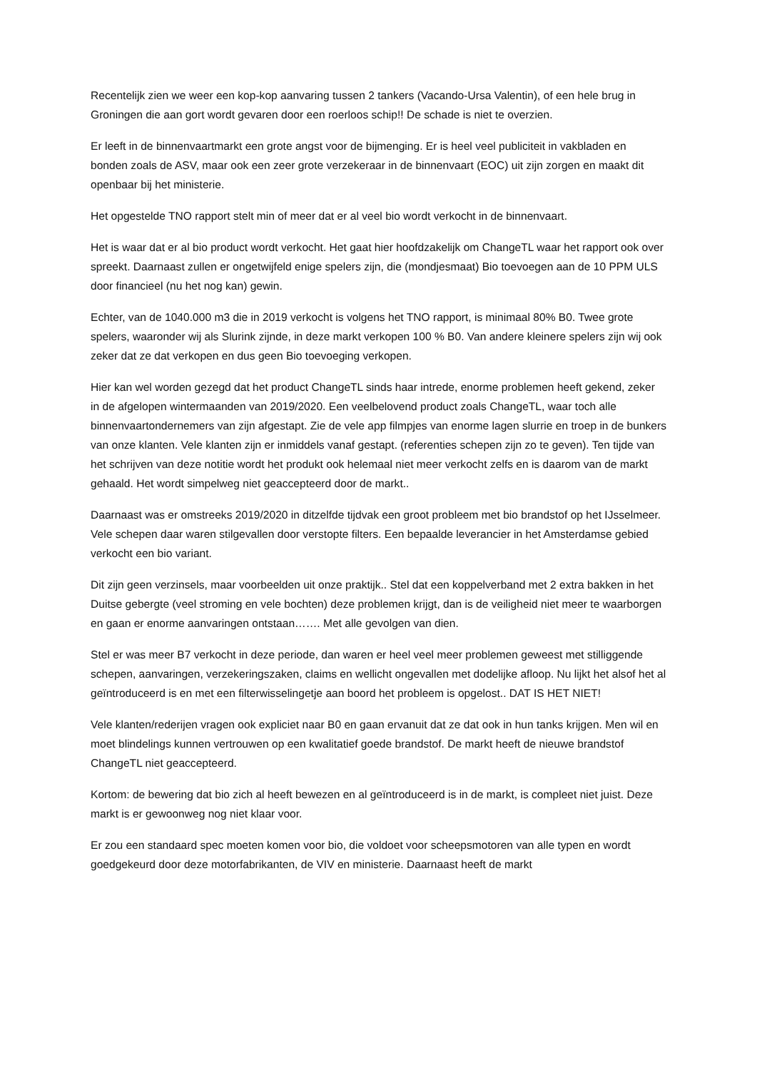Recentelijk zien we weer een kop-kop aanvaring tussen 2 tankers (Vacando-Ursa Valentin), of een hele brug in Groningen die aan gort wordt gevaren door een roerloos schip!! De schade is niet te overzien.
Er leeft in de binnenvaartmarkt een grote angst voor de bijmenging. Er is heel veel publiciteit in vakbladen en bonden zoals de ASV, maar ook een zeer grote verzekeraar in de binnenvaart (EOC) uit zijn zorgen en maakt dit openbaar bij het ministerie.
Het opgestelde TNO rapport stelt min of meer dat er al veel bio wordt verkocht in de binnenvaart.
Het is waar dat er al bio product wordt verkocht. Het gaat hier hoofdzakelijk om ChangeTL waar het rapport ook over spreekt. Daarnaast zullen er ongetwijfeld enige spelers zijn, die (mondjesmaat) Bio toevoegen aan de 10 PPM ULS door financieel (nu het nog kan) gewin.
Echter, van de 1040.000 m3 die in 2019 verkocht is volgens het TNO rapport, is minimaal 80% B0. Twee grote spelers, waaronder wij als Slurink zijnde, in deze markt verkopen 100 % B0. Van andere kleinere spelers zijn wij ook zeker dat ze dat verkopen en dus geen Bio toevoeging verkopen.
Hier kan wel worden gezegd dat het product ChangeTL sinds haar intrede, enorme problemen heeft gekend, zeker in de afgelopen wintermaanden van 2019/2020. Een veelbelovend product zoals ChangeTL, waar toch alle binnenvaartondernemers van zijn afgestapt. Zie de vele app filmpjes van enorme lagen slurrie en troep in de bunkers van onze klanten. Vele klanten zijn er inmiddels vanaf gestapt. (referenties schepen zijn zo te geven). Ten tijde van het schrijven van deze notitie wordt het produkt ook helemaal niet meer verkocht zelfs en is daarom van de markt gehaald. Het wordt simpelweg niet geaccepteerd door de markt..
Daarnaast was er omstreeks 2019/2020 in ditzelfde tijdvak een groot probleem met bio brandstof op het IJsselmeer. Vele schepen daar waren stilgevallen door verstopte filters. Een bepaalde leverancier in het Amsterdamse gebied verkocht een bio variant.
Dit zijn geen verzinsels, maar voorbeelden uit onze praktijk.. Stel dat een koppelverband met 2 extra bakken in het Duitse gebergte (veel stroming en vele bochten) deze problemen krijgt, dan is de veiligheid niet meer te waarborgen en gaan er enorme aanvaringen ontstaan……. Met alle gevolgen van dien.
Stel er was meer B7 verkocht in deze periode, dan waren er heel veel meer problemen geweest met stilliggende schepen, aanvaringen, verzekeringszaken, claims en wellicht ongevallen met dodelijke afloop. Nu lijkt het alsof het al geïntroduceerd is en met een filterwisselingetje aan boord het probleem is opgelost.. DAT IS HET NIET!
Vele klanten/rederijen vragen ook expliciet naar B0 en gaan ervanuit dat ze dat ook in hun tanks krijgen. Men wil en moet blindelings kunnen vertrouwen op een kwalitatief goede brandstof. De markt heeft de nieuwe brandstof ChangeTL niet geaccepteerd.
Kortom: de bewering dat bio zich al heeft bewezen en al geïntroduceerd is in de markt, is compleet niet juist. Deze markt is er gewoonweg nog niet klaar voor.
Er zou een standaard spec moeten komen voor bio, die voldoet voor scheepsmotoren van alle typen en wordt goedgekeurd door deze motorfabrikanten, de VIV en ministerie. Daarnaast heeft de markt